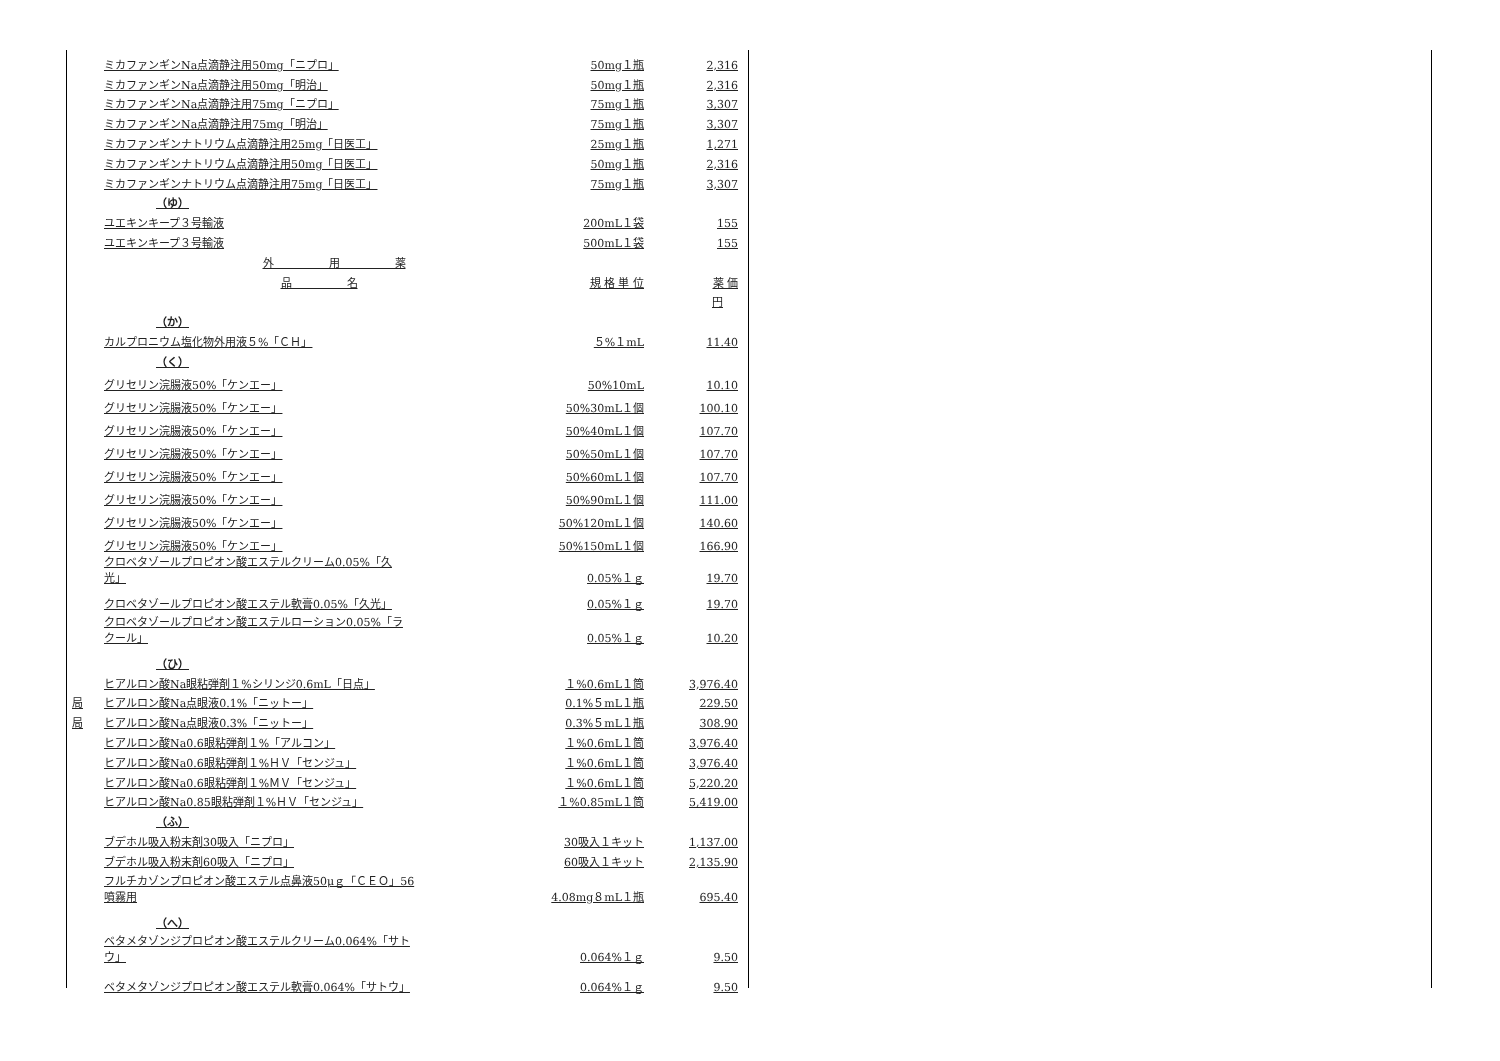| | ミカファンギンNa点滴静注用50mg「ニプロ」 | 50mg１瓶 | 2,316 |
| | ミカファンギンNa点滴静注用50mg「明治」 | 50mg１瓶 | 2,316 |
| | ミカファンギンNa点滴静注用75mg「ニプロ」 | 75mg１瓶 | 3,307 |
| | ミカファンギンNa点滴静注用75mg「明治」 | 75mg１瓶 | 3,307 |
| | ミカファンギンナトリウム点滴静注用25mg「日医工」 | 25mg１瓶 | 1,271 |
| | ミカファンギンナトリウム点滴静注用50mg「日医工」 | 50mg１瓶 | 2,316 |
| | ミカファンギンナトリウム点滴静注用75mg「日医工」 | 75mg１瓶 | 3,307 |
| | （ゆ） | | |
| | ユエキンキープ３号輸液 | 200mL１袋 | 155 |
| | ユエキンキープ３号輸液 | 500mL１袋 | 155 |
| | 外 用 薬 | | |
| | 品 名 | 規 格 単 位 | 薬 価 |
| | | | 円 |
| | （か） | | |
| | カルプロニウム塩化物外用液５%「ＣＨ」 | ５%１mL | 11.40 |
| | （く） | | |
| | グリセリン浣腸液50%「ケンエー」 | 50%10mL | 10.10 |
| | グリセリン浣腸液50%「ケンエー」 | 50%30mL１個 | 100.10 |
| | グリセリン浣腸液50%「ケンエー」 | 50%40mL１個 | 107.70 |
| | グリセリン浣腸液50%「ケンエー」 | 50%50mL１個 | 107.70 |
| | グリセリン浣腸液50%「ケンエー」 | 50%60mL１個 | 107.70 |
| | グリセリン浣腸液50%「ケンエー」 | 50%90mL１個 | 111.00 |
| | グリセリン浣腸液50%「ケンエー」 | 50%120mL１個 | 140.60 |
| | グリセリン浣腸液50%「ケンエー」 | 50%150mL１個 | 166.90 |
| | クロベタゾールプロピオン酸エステルクリーム0.05%「久 光」 | 0.05%１ｇ | 19.70 |
| | クロベタゾールプロピオン酸エステル軟膏0.05%「久光」 | 0.05%１ｇ | 19.70 |
| | クロベタゾールプロピオン酸エステルローション0.05%「ラ クール」 | 0.05%１ｇ | 10.20 |
| | （ひ） | | |
| | ヒアルロン酸Na眼粘弾剤１%シリンジ0.6mL「日点」 | １%0.6mL１筒 | 3,976.40 |
| 局 | ヒアルロン酸Na点眼液0.1%「ニットー」 | 0.1%５mL１瓶 | 229.50 |
| 局 | ヒアルロン酸Na点眼液0.3%「ニットー」 | 0.3%５mL１瓶 | 308.90 |
| | ヒアルロン酸Na0.6眼粘弾剤１%「アルコン」 | １%0.6mL１筒 | 3,976.40 |
| | ヒアルロン酸Na0.6眼粘弾剤１%ＨＶ「センジュ」 | １%0.6mL１筒 | 3,976.40 |
| | ヒアルロン酸Na0.6眼粘弾剤１%ＭＶ「センジュ」 | １%0.6mL１筒 | 5,220.20 |
| | ヒアルロン酸Na0.85眼粘弾剤１%ＨＶ「センジュ」 | １%0.85mL１筒 | 5,419.00 |
| | （ふ） | | |
| | ブデホル吸入粉末剤30吸入「ニプロ」 | 30吸入１キット | 1,137.00 |
| | ブデホル吸入粉末剤60吸入「ニプロ」 | 60吸入１キット | 2,135.90 |
| | フルチカゾンプロピオン酸エステル点鼻液50μｇ「ＣＥＯ」56 噴霧用 | 4.08mg８mL１瓶 | 695.40 |
| | （へ） | | |
| | ベタメタゾンジプロピオン酸エステルクリーム0.064%「サト ウ」 | 0.064%１ｇ | 9.50 |
| | ベタメタゾンジプロピオン酸エステル軟膏0.064%「サトウ」 | 0.064%１ｇ | 9.50 |